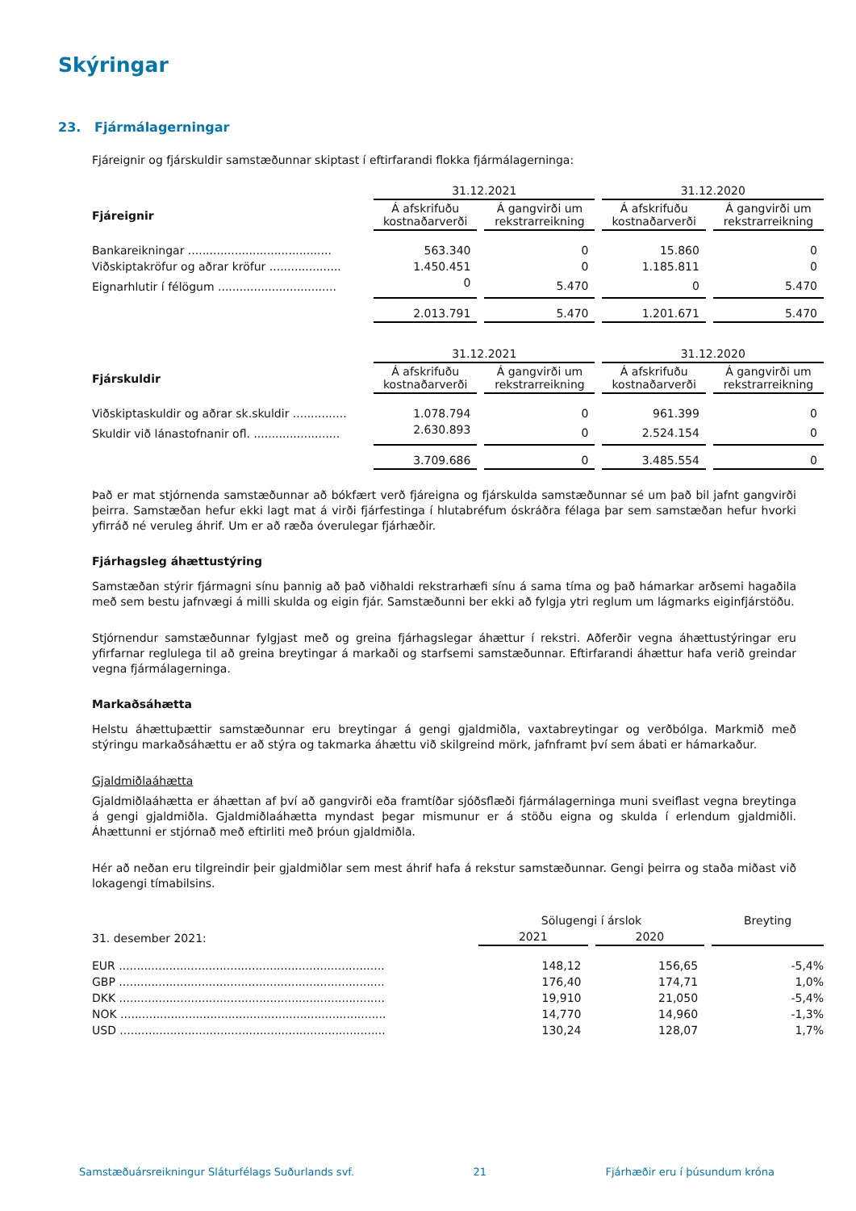Skýringar
23. Fjármálagerningar
Fjáreignir og fjárskuldir samstæðunnar skiptast í eftirfarandi flokka fjármálagerninga:
| | 31.12.2021 | | 31.12.2020 | |
| Fjáreignir | Á afskrifuðu kostnaðarverði | Á gangvirði um rekstrarreikning | Á afskrifuðu kostnaðarverði | Á gangvirði um rekstrarreikning |
| Bankareikningar ........................................ | 563.340 | 0 | 15.860 | 0 |
| Viðskiptakröfur og aðrar kröfur .................... | 1.450.451 | 0 | 1.185.811 | 0 |
| Eignarhlutir í félögum ................................. | 0 | 5.470 | 0 | 5.470 |
| | 2.013.791 | 5.470 | 1.201.671 | 5.470 |
| | 31.12.2021 | | 31.12.2020 | |
| Fjárskuldir | Á afskrifuðu kostnaðarverði | Á gangvirði um rekstrarreikning | Á afskrifuðu kostnaðarverði | Á gangvirði um rekstrarreikning |
| Viðskiptaskuldir og aðrar sk.skuldir ............... | 1.078.794 | 0 | 961.399 | 0 |
| Skuldir við lánastofnanir ofl. ........................ | 2.630.893 | 0 | 2.524.154 | 0 |
| | 3.709.686 | 0 | 3.485.554 | 0 |
Það er mat stjórnenda samstæðunnar að bókfært verð fjáreigna og fjárskulda samstæðunnar sé um það bil jafnt gangvirði þeirra. Samstæðan hefur ekki lagt mat á virði fjárfestinga í hlutabréfum óskráðra félaga þar sem samstæðan hefur hvorki yfirráð né veruleg áhrif. Um er að ræða óverulegar fjárhæðir.
Fjárhagsleg áhættustýring
Samstæðan stýrir fjármagni sínu þannig að það viðhaldi rekstrarhæfi sínu á sama tíma og það hámarkar arðsemi hagaðila með sem bestu jafnvægi á milli skulda og eigin fjár. Samstæðunni ber ekki að fylgja ytri reglum um lágmarks eiginfjárstöðu.
Stjórnendur samstæðunnar fylgjast með og greina fjárhagslegar áhættur í rekstri. Aðferðir vegna áhættustýringar eru yfirfarnar reglulega til að greina breytingar á markaði og starfsemi samstæðunnar. Eftirfarandi áhættur hafa verið greindar vegna fjármálagerninga.
Markaðsáhætta
Helstu áhættuþættir samstæðunnar eru breytingar á gengi gjaldmiðla, vaxtabreytingar og verðbólga. Markmið með stýringu markaðsáhættu er að stýra og takmarka áhættu við skilgreind mörk, jafnframt því sem ábati er hámarkaður.
Gjaldmiðlaáhætta
Gjaldmiðlaáhætta er áhættan af því að gangvirði eða framtíðar sjóðsflæði fjármálagerninga muni sveiflast vegna breytinga á gengi gjaldmiðla. Gjaldmiðlaáhætta myndast þegar mismunur er á stöðu eigna og skulda í erlendum gjaldmiðli. Áhættunni er stjórnað með eftirliti með þróun gjaldmiðla.
Hér að neðan eru tilgreindir þeir gjaldmiðlar sem mest áhrif hafa á rekstur samstæðunnar. Gengi þeirra og staða miðast við lokagengi tímabilsins.
| 31. desember 2021: | Sölugengi í árslok | | Breyting |
| | 2021 | 2020 | |
| EUR .......................................................................... | 148,12 | 156,65 | -5,4% |
| GBP .......................................................................... | 176,40 | 174,71 | 1,0% |
| DKK .......................................................................... | 19,910 | 21,050 | -5,4% |
| NOK .......................................................................... | 14,770 | 14,960 | -1,3% |
| USD .......................................................................... | 130,24 | 128,07 | 1,7% |
Samstæðuársreikningur Sláturfélags Suðurlands svf. 21 Fjárhæðir eru í þúsundum króna